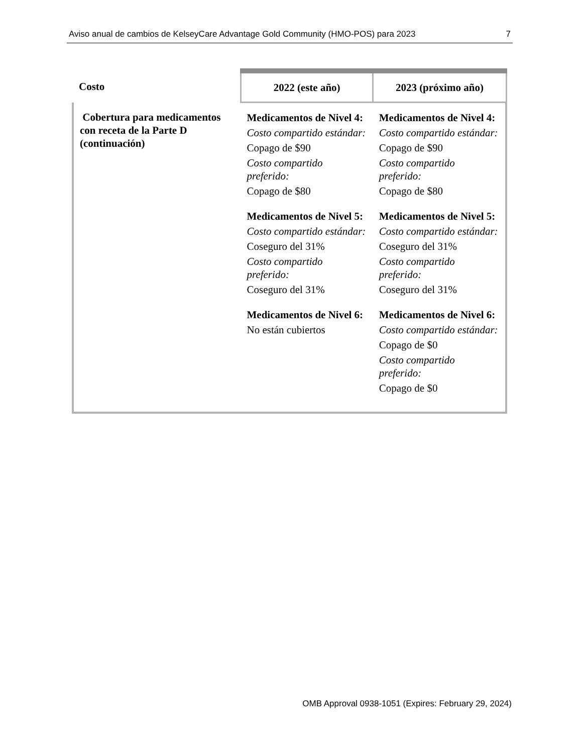Aviso anual de cambios de KelseyCare Advantage Gold Community (HMO-POS) para 2023 7
| Costo | 2022 (este año) | 2023 (próximo año) |
| --- | --- | --- |
| Cobertura para medicamentos con receta de la Parte D (continuación) | Medicamentos de Nivel 4: Costo compartido estándar: Copago de $90 Costo compartido preferido: Copago de $80 Medicamentos de Nivel 5: Costo compartido estándar: Coseguro del 31% Costo compartido preferido: Coseguro del 31% Medicamentos de Nivel 6: No están cubiertos | Medicamentos de Nivel 4: Costo compartido estándar: Copago de $90 Costo compartido preferido: Copago de $80 Medicamentos de Nivel 5: Costo compartido estándar: Coseguro del 31% Costo compartido preferido: Coseguro del 31% Medicamentos de Nivel 6: Costo compartido estándar: Copago de $0 Costo compartido preferido: Copago de $0 |
OMB Approval 0938-1051 (Expires: February 29, 2024)